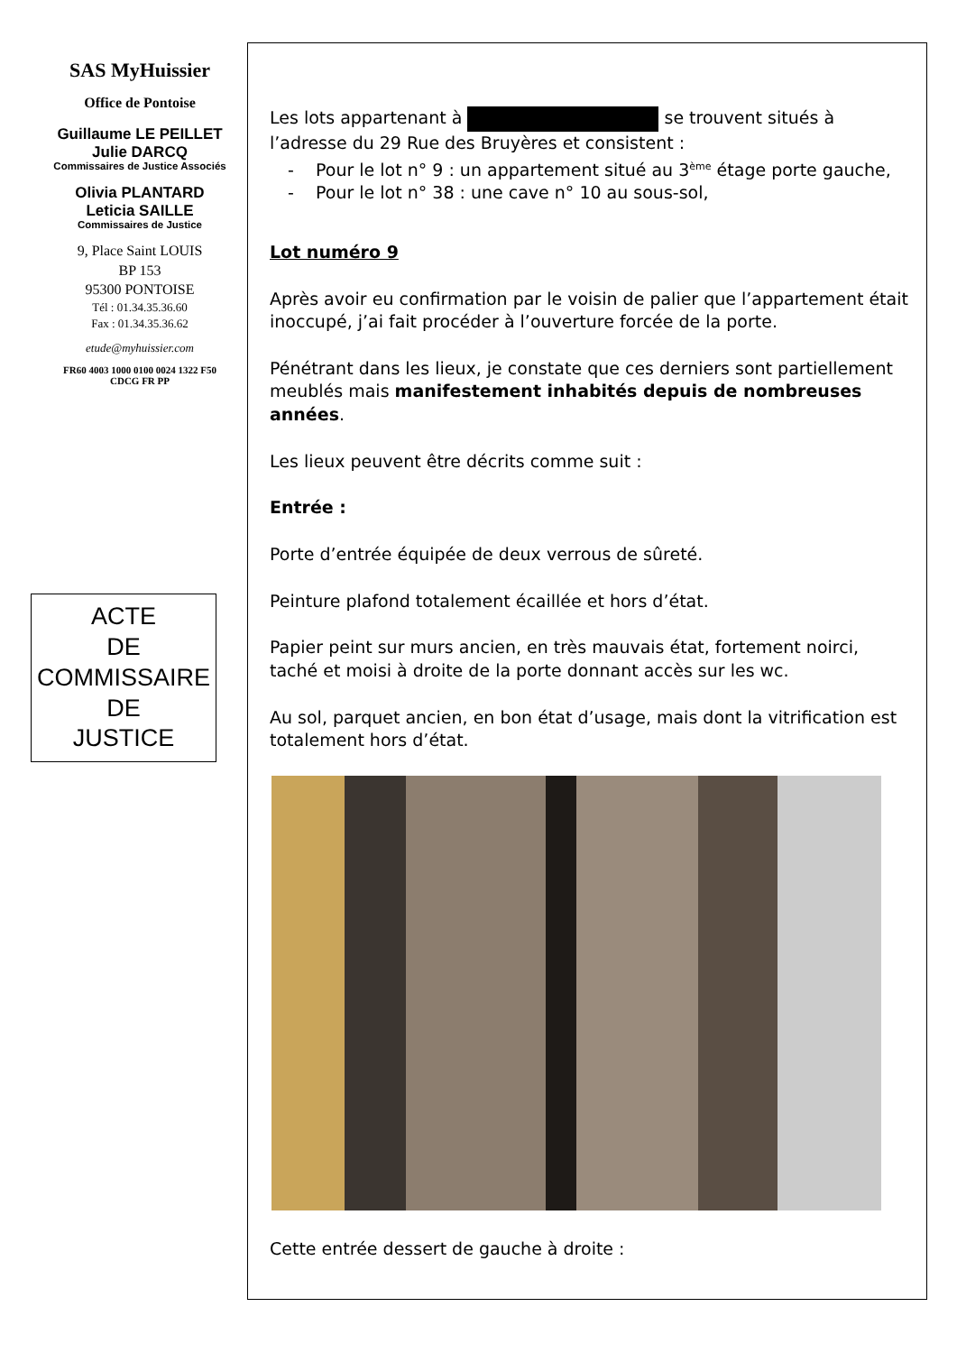SAS MyHuissier
Office de Pontoise
Guillaume LE PEILLET
Julie DARCQ
Commissaires de Justice Associés
Olivia PLANTARD
Leticia SAILLE
Commissaires de Justice
9, Place Saint LOUIS
BP 153
95300 PONTOISE
Tél : 01.34.35.36.60
Fax : 01.34.35.36.62
etude@myhuissier.com
FR60 4003 1000 0100 0024 1322 F50
CDCG FR PP
ACTE
DE
COMMISSAIRE
DE
JUSTICE
Les lots appartenant à se trouvent situés à l’adresse du 29 Rue des Bruyères et consistent :
- Pour le lot n° 9 : un appartement situé au 3<sup>ème</sup> étage porte gauche,
- Pour le lot n° 38 : une cave n° 10 au sous-sol,
Lot numéro 9
Après avoir eu confirmation par le voisin de palier que l’appartement était inoccupé, j’ai fait procéder à l’ouverture forcée de la porte.
Pénétrant dans les lieux, je constate que ces derniers sont partiellement meublés mais manifestement inhabités depuis de nombreuses années.
Les lieux peuvent être décrits comme suit :
Entrée :
Porte d’entrée équipée de deux verrous de sûreté.
Peinture plafond totalement écaillée et hors d’état.
Papier peint sur murs ancien, en très mauvais état, fortement noirci, taché et moisi à droite de la porte donnant accès sur les wc.
Au sol, parquet ancien, en bon état d’usage, mais dont la vitrification est totalement hors d’état.
Cette entrée dessert de gauche à droite :